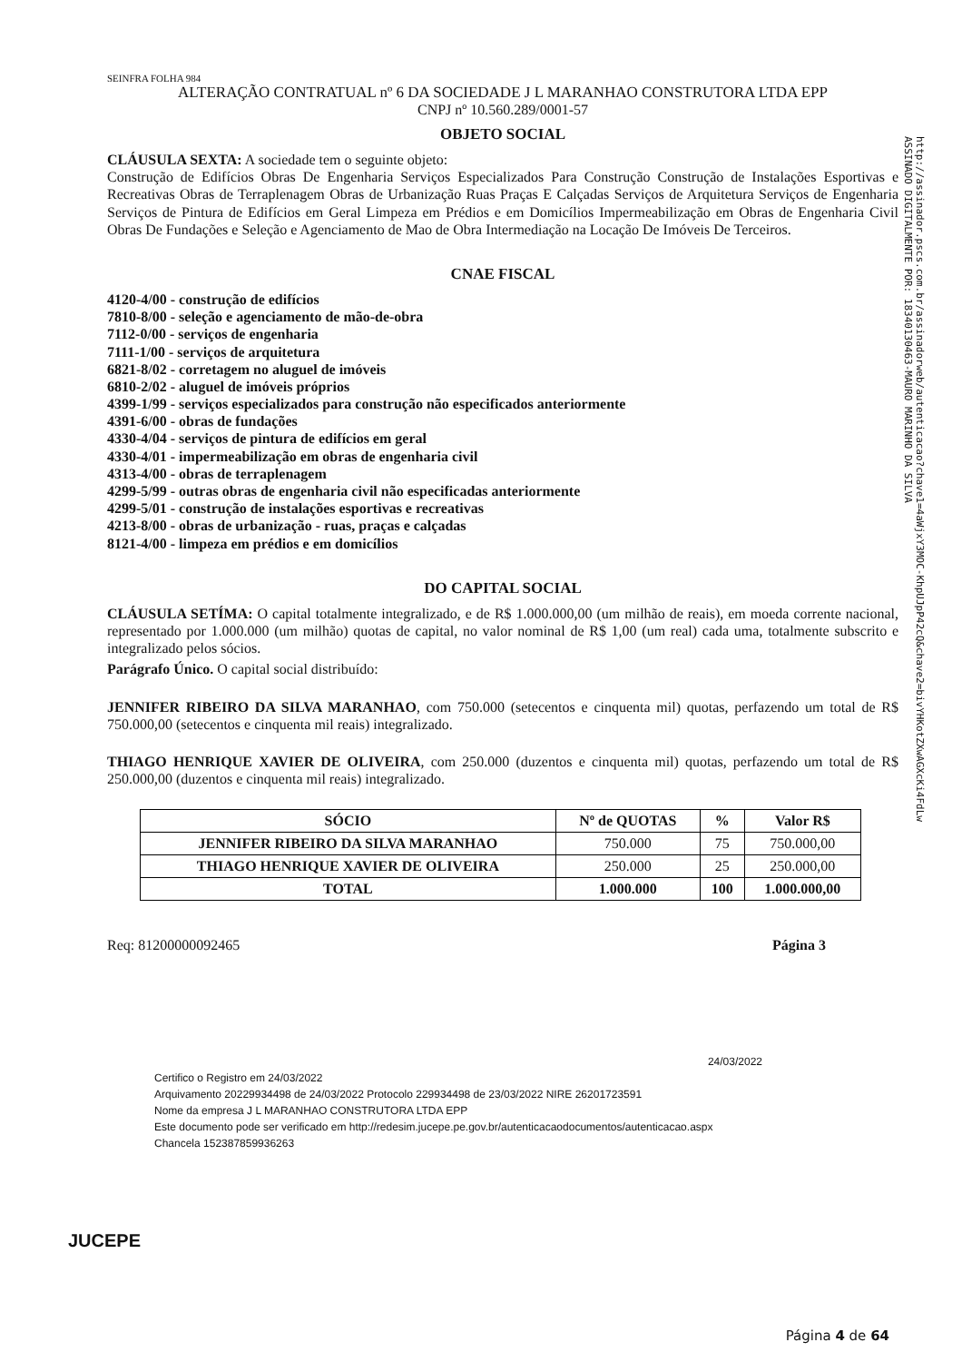http://assinador.pscs.com.br/assinadorweb/autenticacao?chave1=4aWjxY3MOC-KhpUJpP42cQ&chave2=bivYHKotZXwAGXcKi4FdLw
ASSINADO DIGITALMENTE POR: 18340130463-MAURO MARINHO DA SILVA
SEINFRA FOLHA 984
ALTERAÇÃO CONTRATUAL nº 6 DA SOCIEDADE J L MARANHAO CONSTRUTORA LTDA EPP
CNPJ nº 10.560.289/0001-57
OBJETO SOCIAL
CLÁUSULA SEXTA: A sociedade tem o seguinte objeto:
Construção de Edifícios Obras De Engenharia Serviços Especializados Para Construção Construção de Instalações Esportivas e Recreativas Obras de Terraplenagem Obras de Urbanização Ruas Praças E Calçadas Serviços de Arquitetura Serviços de Engenharia Serviços de Pintura de Edifícios em Geral Limpeza em Prédios e em Domicílios Impermeabilização em Obras de Engenharia Civil Obras De Fundações e Seleção e Agenciamento de Mao de Obra Intermediação na Locação De Imóveis De Terceiros.
CNAE FISCAL
4120-4/00 - construção de edifícios
7810-8/00 - seleção e agenciamento de mão-de-obra
7112-0/00 - serviços de engenharia
7111-1/00 - serviços de arquitetura
6821-8/02 - corretagem no aluguel de imóveis
6810-2/02 - aluguel de imóveis próprios
4399-1/99 - serviços especializados para construção não especificados anteriormente
4391-6/00 - obras de fundações
4330-4/04 - serviços de pintura de edifícios em geral
4330-4/01 - impermeabilização em obras de engenharia civil
4313-4/00 - obras de terraplenagem
4299-5/99 - outras obras de engenharia civil não especificadas anteriormente
4299-5/01 - construção de instalações esportivas e recreativas
4213-8/00 - obras de urbanização - ruas, praças e calçadas
8121-4/00 - limpeza em prédios e em domicílios
DO CAPITAL SOCIAL
CLÁUSULA SETÍMA: O capital totalmente integralizado, e de R$ 1.000.000,00 (um milhão de reais), em moeda corrente nacional, representado por 1.000.000 (um milhão) quotas de capital, no valor nominal de R$ 1,00 (um real) cada uma, totalmente subscrito e integralizado pelos sócios.
Parágrafo Único. O capital social distribuído:
JENNIFER RIBEIRO DA SILVA MARANHAO, com 750.000 (setecentos e cinquenta mil) quotas, perfazendo um total de R$ 750.000,00 (setecentos e cinquenta mil reais) integralizado.
THIAGO HENRIQUE XAVIER DE OLIVEIRA, com 250.000 (duzentos e cinquenta mil) quotas, perfazendo um total de R$ 250.000,00 (duzentos e cinquenta mil reais) integralizado.
| SÓCIO | Nº de QUOTAS | % | Valor R$ |
| --- | --- | --- | --- |
| JENNIFER RIBEIRO DA SILVA MARANHAO | 750.000 | 75 | 750.000,00 |
| THIAGO HENRIQUE XAVIER DE OLIVEIRA | 250.000 | 25 | 250.000,00 |
| TOTAL | 1.000.000 | 100 | 1.000.000,00 |
Req: 81200000092465 Página 3
24/03/2022
Certifico o Registro em 24/03/2022
Arquivamento 20229934498 de 24/03/2022 Protocolo 229934498 de 23/03/2022 NIRE 26201723591
Nome da empresa J L MARANHAO CONSTRUTORA LTDA EPP
Este documento pode ser verificado em http://redesim.jucepe.pe.gov.br/autenticacaodocumentos/autenticacao.aspx
Chancela 152387859936263
JUCEPE
Página 4 de 64